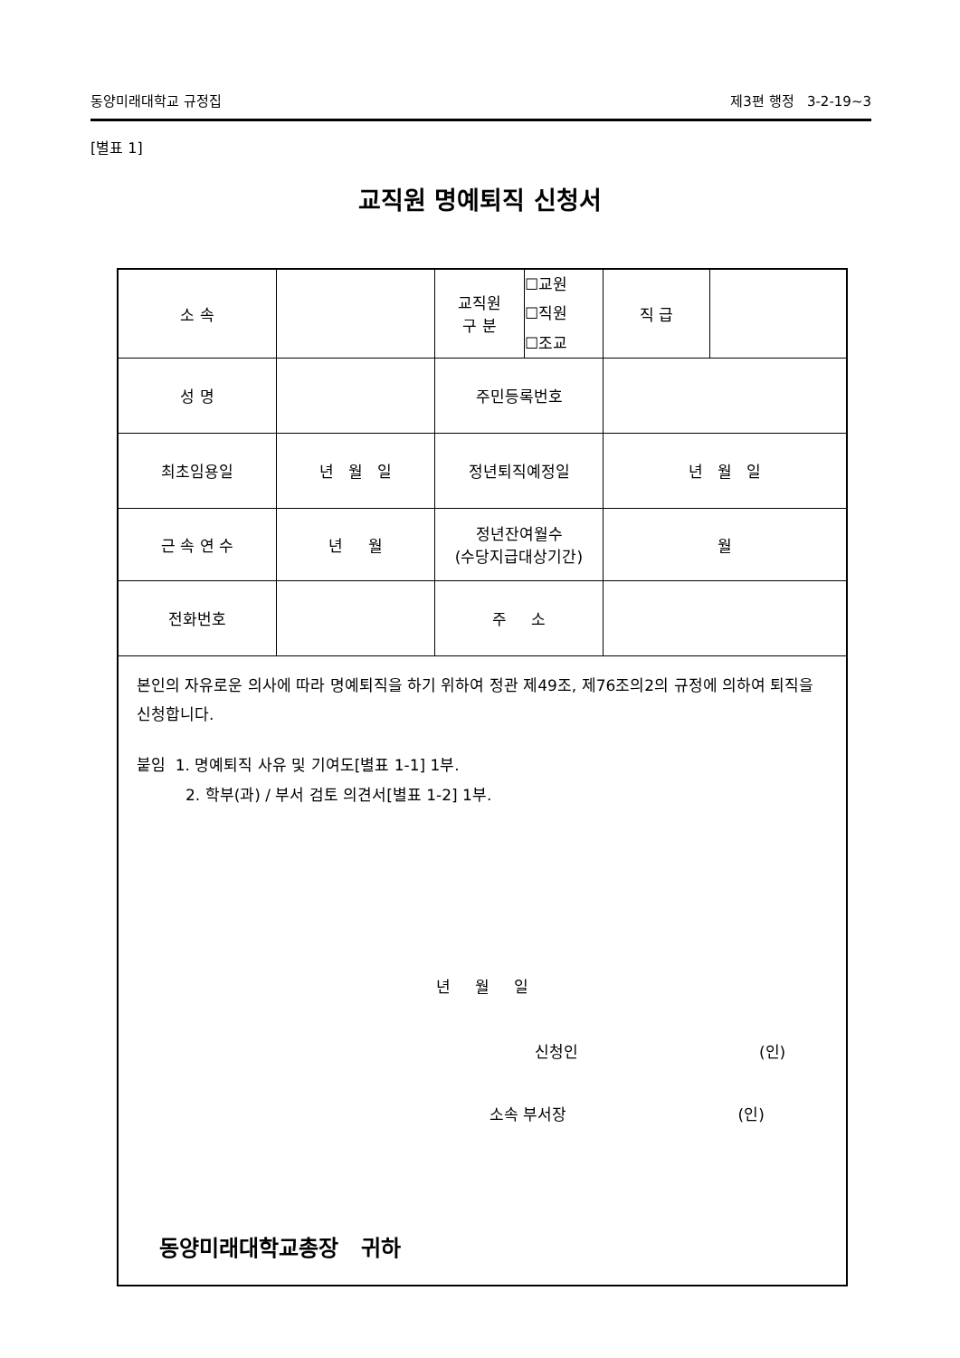동양미래대학교 규정집 제3편 행정 3-2-19~3
[별표 1]
교직원 명예퇴직 신청서
| 소 속 | | 교직원 구 분 | ☐교원 ☐직원 ☐조교 | 직 급 | |
| 성 명 | | 주민등록번호 | | | |
| 최초임용일 | 년 월 일 | 정년퇴직예정일 | | 년 월 일 | |
| 근 속 연 수 | 년 월 | 정년잔여월수 (수당지급대상기간) | | 월 | |
| 전화번호 | | 주 소 | | | |
| 본인의 자유로운 의사에 따라 명예퇴직을 하기 위하여 정관 제49조, 제76조의2의 규정에 의하여 퇴직을 신청합니다. 붙임 1. 명예퇴직 사유 및 기여도[별표 1-1] 1부. 2. 학부(과) / 부서 검토 의견서[별표 1-2] 1부. 년 월 일 신청인 (인) 소속 부서장 (인) 동양미래대학교총장 귀하 | | | | | |